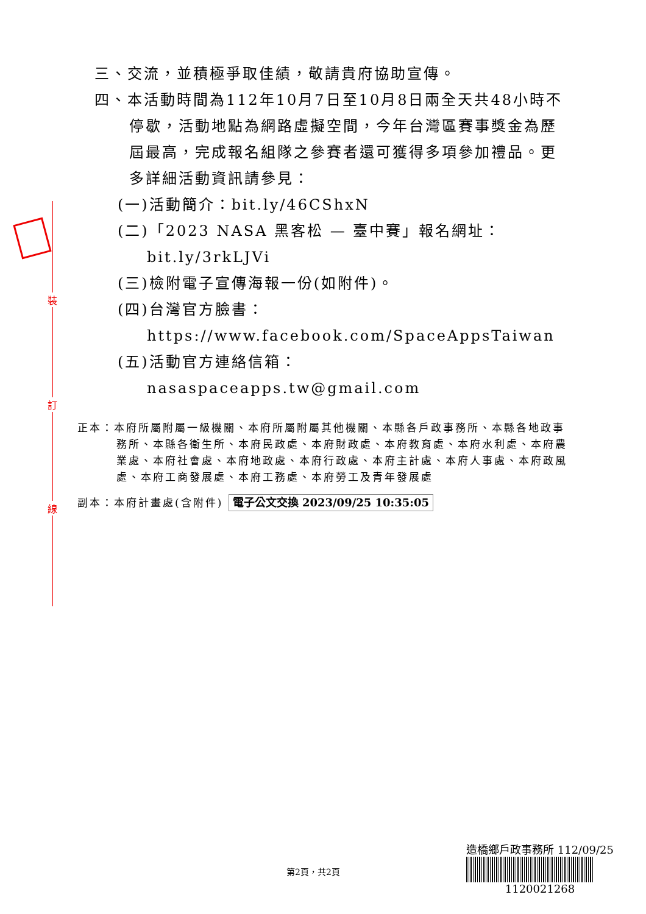裝
訂
線
三、交流，並積極爭取佳績，敬請貴府協助宣傳。
四、本活動時間為112年10月7日至10月8日兩全天共48小時不停歇，活動地點為網路虛擬空間，今年台灣區賽事獎金為歷屆最高，完成報名組隊之參賽者還可獲得多項參加禮品。更多詳細活動資訊請參見：
(一)活動簡介：bit.ly/46CShxN
(二)「2023 NASA 黑客松 — 臺中賽」報名網址：bit.ly/3rkLJVi
(三)檢附電子宣傳海報一份(如附件)。
(四)台灣官方臉書：https://www.facebook.com/SpaceAppsTaiwan
(五)活動官方連絡信箱：nasaspaceapps.tw@gmail.com
正本：本府所屬附屬一級機關、本府所屬附屬其他機關、本縣各戶政事務所、本縣各地政事務所、本縣各衛生所、本府民政處、本府財政處、本府教育處、本府水利處、本府農業處、本府社會處、本府地政處、本府行政處、本府主計處、本府人事處、本府政風處、本府工商發展處、本府工務處、本府勞工及青年發展處
副本：本府計畫處(含附件) 電子公文交換 2023/09/25 10:35:05
第2頁，共2頁
造橋鄉戶政事務所 112/09/25
1120021268